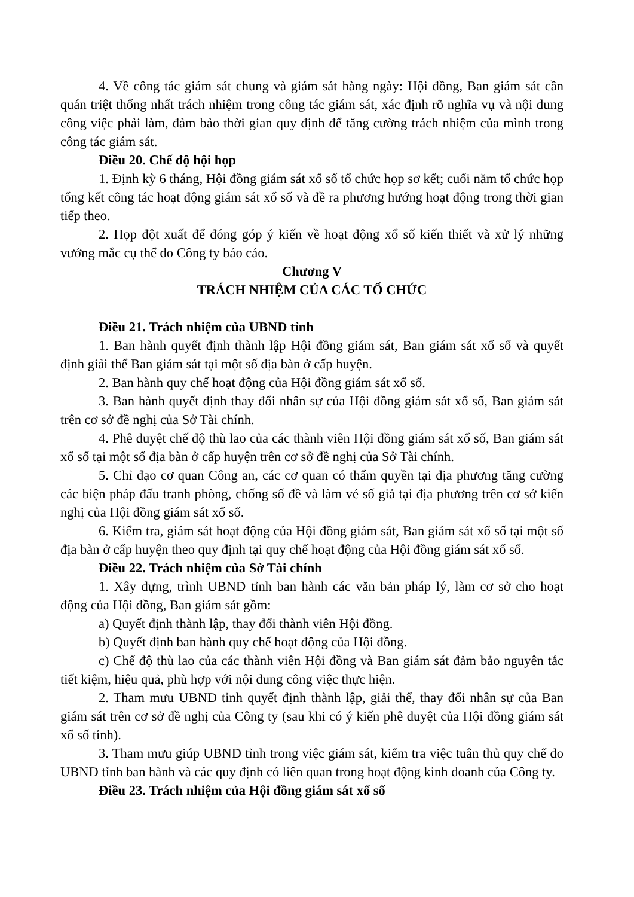4. Về công tác giám sát chung và giám sát hàng ngày: Hội đồng, Ban giám sát cần quán triệt thống nhất trách nhiệm trong công tác giám sát, xác định rõ nghĩa vụ và nội dung công việc phải làm, đảm bảo thời gian quy định để tăng cường trách nhiệm của mình trong công tác giám sát.
Điều 20. Chế độ hội họp
1. Định kỳ 6 tháng, Hội đồng giám sát xổ số tổ chức họp sơ kết; cuối năm tổ chức họp tổng kết công tác hoạt động giám sát xổ số và đề ra phương hướng hoạt động trong thời gian tiếp theo.
2. Họp đột xuất để đóng góp ý kiến về hoạt động xổ số kiến thiết và xử lý những vướng mắc cụ thể do Công ty báo cáo.
Chương V
TRÁCH NHIỆM CỦA CÁC TỔ CHỨC
Điều 21. Trách nhiệm của UBND tỉnh
1. Ban hành quyết định thành lập Hội đồng giám sát, Ban giám sát xổ số và quyết định giải thể Ban giám sát tại một số địa bàn ở cấp huyện.
2. Ban hành quy chế hoạt động của Hội đồng giám sát xổ số.
3. Ban hành quyết định thay đổi nhân sự của Hội đồng giám sát xổ số, Ban giám sát trên cơ sở đề nghị của Sở Tài chính.
4. Phê duyệt chế độ thù lao của các thành viên Hội đồng giám sát xổ số, Ban giám sát xổ số tại một số địa bàn ở cấp huyện trên cơ sở đề nghị của Sở Tài chính.
5. Chỉ đạo cơ quan Công an, các cơ quan có thẩm quyền tại địa phương tăng cường các biện pháp đấu tranh phòng, chống số đề và làm vé số giả tại địa phương trên cơ sở kiến nghị của Hội đồng giám sát xổ số.
6. Kiểm tra, giám sát hoạt động của Hội đồng giám sát, Ban giám sát xổ số tại một số địa bàn ở cấp huyện theo quy định tại quy chế hoạt động của Hội đồng giám sát xổ số.
Điều 22. Trách nhiệm của Sở Tài chính
1. Xây dựng, trình UBND tỉnh ban hành các văn bản pháp lý, làm cơ sở cho hoạt động của Hội đồng, Ban giám sát gồm:
a) Quyết định thành lập, thay đổi thành viên Hội đồng.
b) Quyết định ban hành quy chế hoạt động của Hội đồng.
c) Chế độ thù lao của các thành viên Hội đồng và Ban giám sát đảm bảo nguyên tắc tiết kiệm, hiệu quả, phù hợp với nội dung công việc thực hiện.
2. Tham mưu UBND tỉnh quyết định thành lập, giải thể, thay đổi nhân sự của Ban giám sát trên cơ sở đề nghị của Công ty (sau khi có ý kiến phê duyệt của Hội đồng giám sát xổ số tỉnh).
3. Tham mưu giúp UBND tỉnh trong việc giám sát, kiểm tra việc tuân thủ quy chế do UBND tỉnh ban hành và các quy định có liên quan trong hoạt động kinh doanh của Công ty.
Điều 23. Trách nhiệm của Hội đồng giám sát xổ số